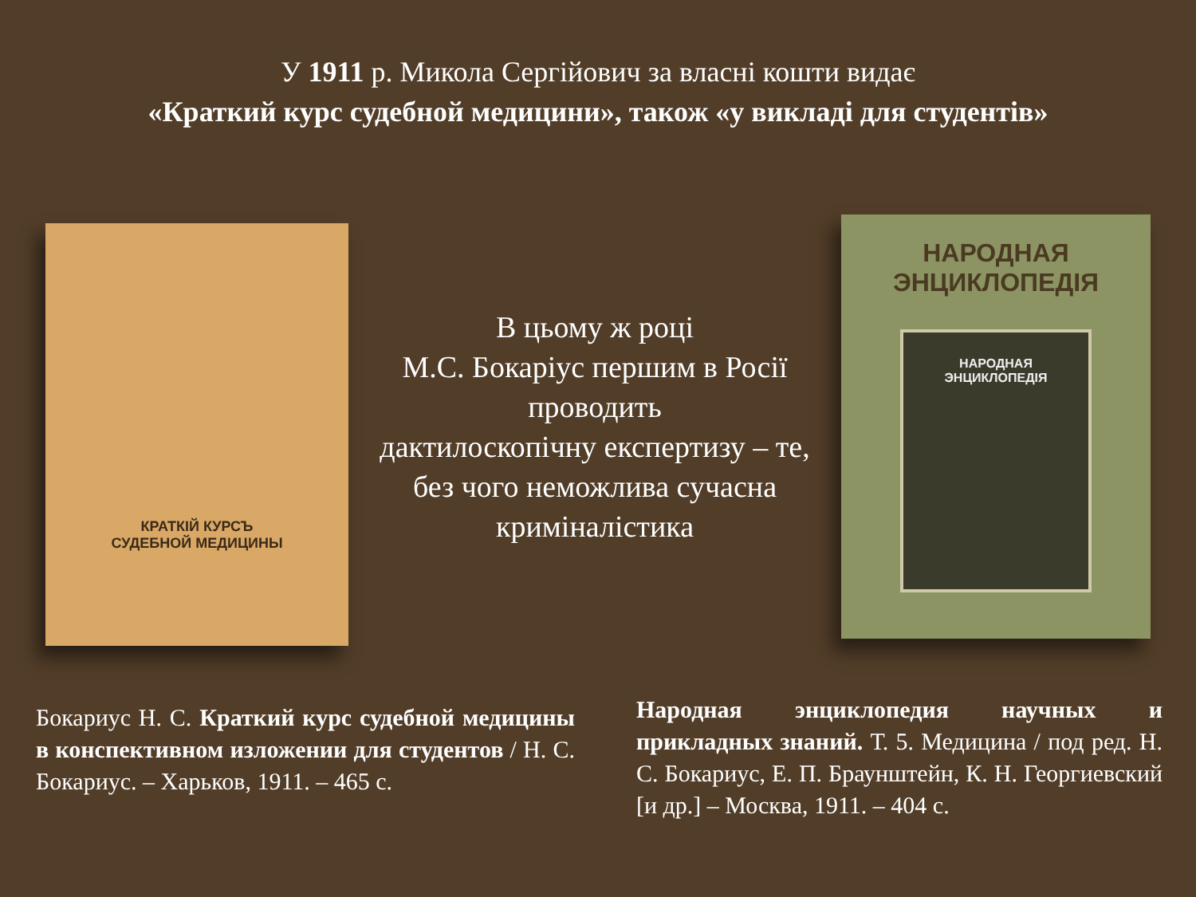У 1911 р. Микола Сергійович за власні кошти видає
«Краткий курс судебной медицини», також «у викладі для студентів»
КРАТКІЙ КУРСЪ
СУДЕБНОЙ МЕДИЦИНЫ
В цьому ж році
М.С. Бокаріус першим в Росії проводить
дактилоскопічну експертизу – те, без чого неможлива сучасна криміналістика
НАРОДНАЯ
ЭНЦИКЛОПЕДІЯ
НАРОДНАЯ
ЭНЦИКЛОПЕДІЯ
Бокариус Н. С. Краткий курс судебной медицины в конспективном изложении для студентов / Н. С. Бокариус. – Харьков, 1911. – 465 с.
Народная энциклопедия научных и прикладных знаний. Т. 5. Медицина / под ред. Н. С. Бокариус, Е. П. Браунштейн, К. Н. Георгиевский [и др.] – Москва, 1911. – 404 с.